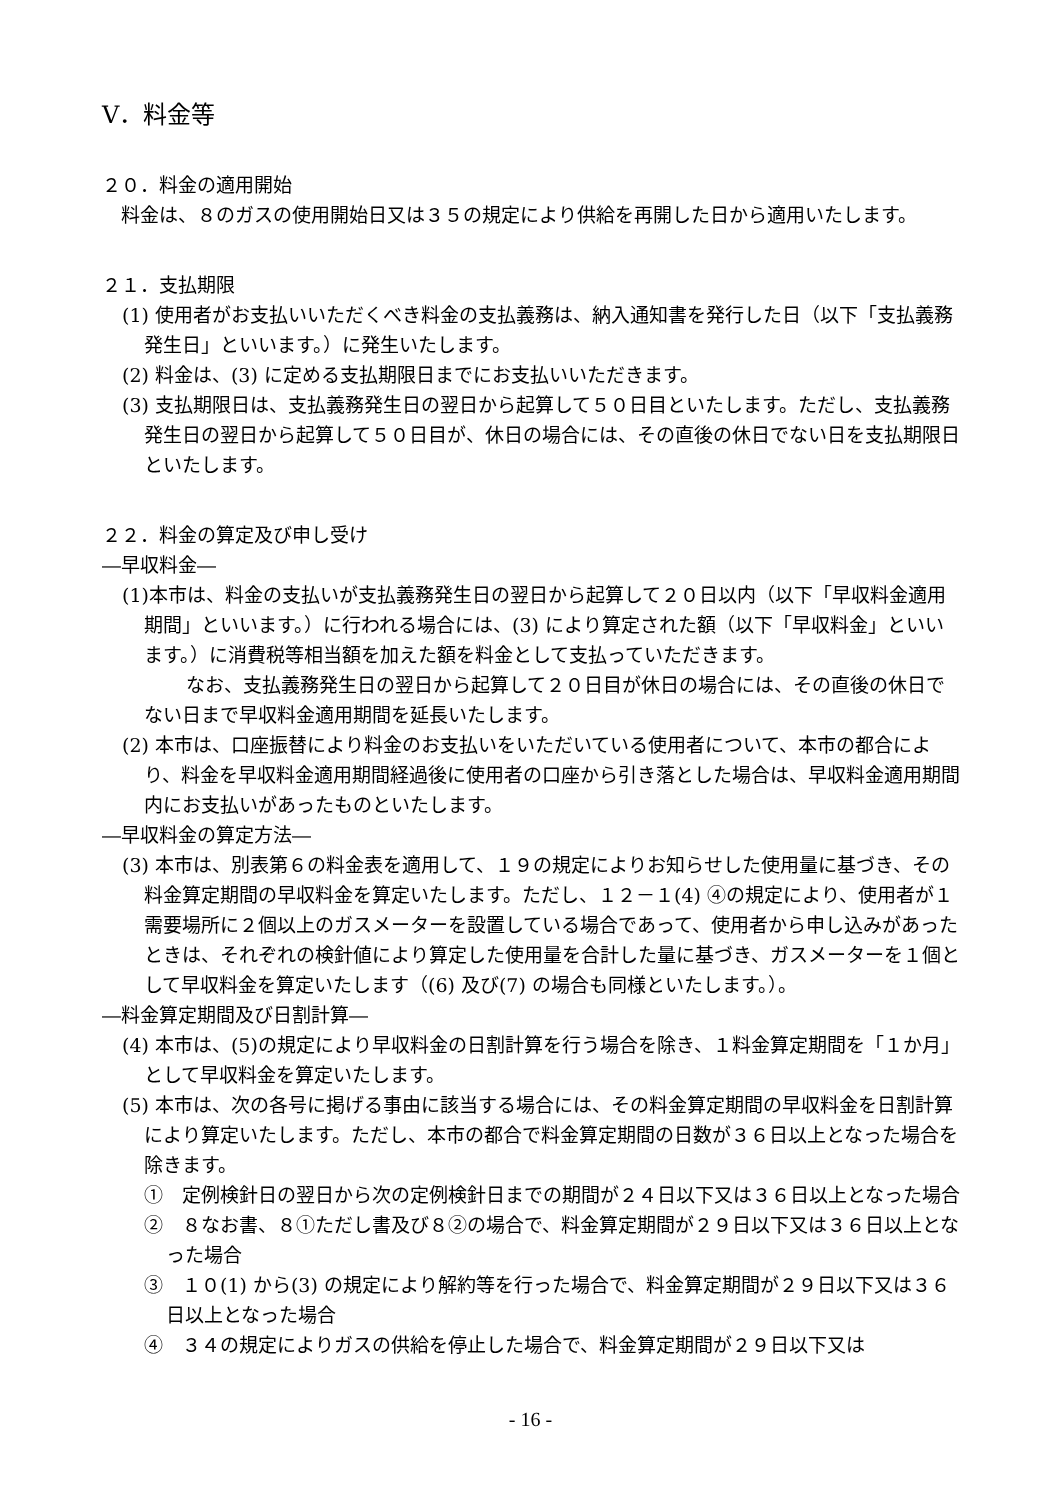Ⅴ．料金等
２０．料金の適用開始
　料金は、８のガスの使用開始日又は３５の規定により供給を再開した日から適用いたします。
２１．支払期限
(1) 使用者がお支払いいただくべき料金の支払義務は、納入通知書を発行した日（以下「支払義務発生日」といいます。）に発生いたします。
(2) 料金は、(3) に定める支払期限日までにお支払いいただきます。
(3) 支払期限日は、支払義務発生日の翌日から起算して５０日目といたします。ただし、支払義務発生日の翌日から起算して５０日目が、休日の場合には、その直後の休日でない日を支払期限日といたします。
２２．料金の算定及び申し受け
―早収料金―
(1)本市は、料金の支払いが支払義務発生日の翌日から起算して２０日以内（以下「早収料金適用期間」といいます。）に行われる場合には、(3) により算定された額（以下「早収料金」といいます。）に消費税等相当額を加えた額を料金として支払っていただきます。
なお、支払義務発生日の翌日から起算して２０日目が休日の場合には、その直後の休日でない日まで早収料金適用期間を延長いたします。
(2) 本市は、口座振替により料金のお支払いをいただいている使用者について、本市の都合により、料金を早収料金適用期間経過後に使用者の口座から引き落とした場合は、早収料金適用期間内にお支払いがあったものといたします。
―早収料金の算定方法―
(3) 本市は、別表第６の料金表を適用して、１９の規定によりお知らせした使用量に基づき、その料金算定期間の早収料金を算定いたします。ただし、１２－１(4) ④の規定により、使用者が１需要場所に２個以上のガスメーターを設置している場合であって、使用者から申し込みがあったときは、それぞれの検針値により算定した使用量を合計した量に基づき、ガスメーターを１個として早収料金を算定いたします（(6) 及び(7) の場合も同様といたします。）。
―料金算定期間及び日割計算―
(4) 本市は、(5)の規定により早収料金の日割計算を行う場合を除き、１料金算定期間を「１か月」として早収料金を算定いたします。
(5) 本市は、次の各号に掲げる事由に該当する場合には、その料金算定期間の早収料金を日割計算により算定いたします。ただし、本市の都合で料金算定期間の日数が３６日以上となった場合を除きます。
①　定例検針日の翌日から次の定例検針日までの期間が２４日以下又は３６日以上となった場合
②　８なお書、８①ただし書及び８②の場合で、料金算定期間が２９日以下又は３６日以上となった場合
③　１０(1) から(3) の規定により解約等を行った場合で、料金算定期間が２９日以下又は３６日以上となった場合
④　３４の規定によりガスの供給を停止した場合で、料金算定期間が２９日以下又は
- 16 -